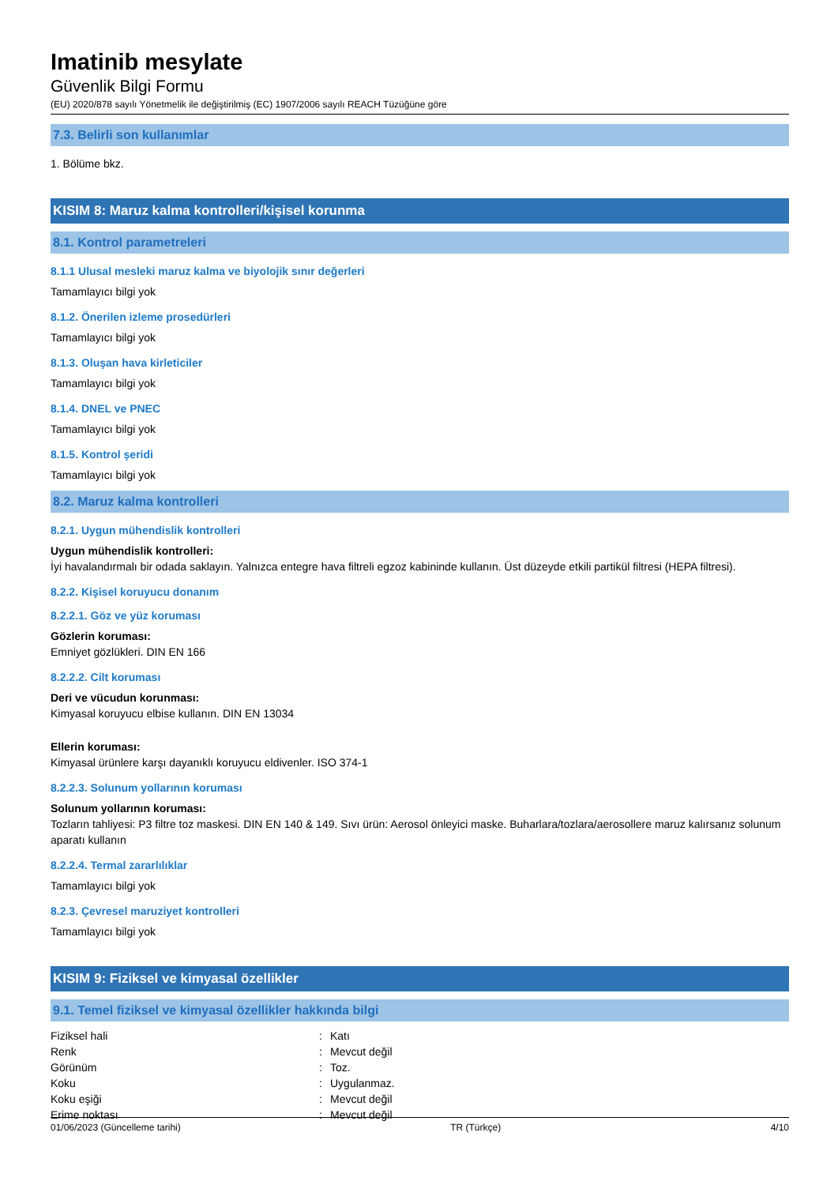Imatinib mesylate
Güvenlik Bilgi Formu
(EU) 2020/878 sayılı Yönetmelik ile değiştirilmiş (EC) 1907/2006 sayılı REACH Tüzüğüne göre
7.3. Belirli son kullanımlar
1. Bölüme bkz.
KISIM 8: Maruz kalma kontrolleri/kişisel korunma
8.1. Kontrol parametreleri
8.1.1 Ulusal mesleki maruz kalma ve biyolojik sınır değerleri
Tamamlayıcı bilgi yok
8.1.2. Önerilen izleme prosedürleri
Tamamlayıcı bilgi yok
8.1.3. Oluşan hava kirleticiler
Tamamlayıcı bilgi yok
8.1.4. DNEL ve PNEC
Tamamlayıcı bilgi yok
8.1.5. Kontrol şeridi
Tamamlayıcı bilgi yok
8.2. Maruz kalma kontrolleri
8.2.1. Uygun mühendislik kontrolleri
Uygun mühendislik kontrolleri:
İyi havalandırmalı bir odada saklayın. Yalnızca entegre hava filtreli egzoz kabininde kullanın. Üst düzeyde etkili partikül filtresi (HEPA filtresi).
8.2.2. Kişisel koruyucu donanım
8.2.2.1. Göz ve yüz koruması
Gözlerin koruması:
Emniyet gözlükleri. DIN EN 166
8.2.2.2. Cilt koruması
Deri ve vücudun korunması:
Kimyasal koruyucu elbise kullanın. DIN EN 13034
Ellerin koruması:
Kimyasal ürünlere karşı dayanıklı koruyucu eldivenler. ISO 374-1
8.2.2.3. Solunum yollarının koruması
Solunum yollarının koruması:
Tozların tahliyesi: P3 filtre toz maskesi. DIN EN 140 & 149. Sıvı ürün: Aerosol önleyici maske. Buharlara/tozlara/aerosollere maruz kalırsanız solunum aparatı kullanın
8.2.2.4. Termal zararlılıklar
Tamamlayıcı bilgi yok
8.2.3. Çevresel maruziyet kontrolleri
Tamamlayıcı bilgi yok
KISIM 9: Fiziksel ve kimyasal özellikler
9.1. Temel fiziksel ve kimyasal özellikler hakkında bilgi
| Fiziksel hali | : | Katı |
| Renk | : | Mevcut değil |
| Görünüm | : | Toz. |
| Koku | : | Uygulanmaz. |
| Koku eşiği | : | Mevcut değil |
| Erime noktası | : | Mevcut değil |
01/06/2023 (Güncelleme tarihi) TR (Türkçe) 4/10